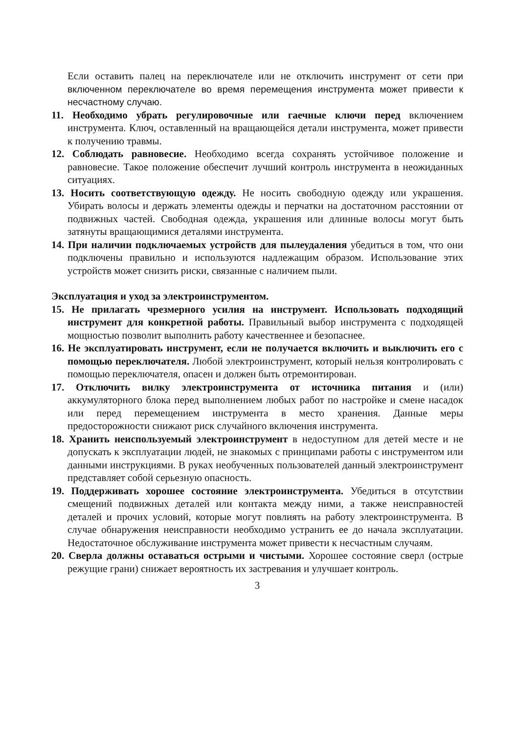Если оставить палец на переключателе или не отключить инструмент от сети при включенном переключателе во время перемещения инструмента может привести к несчастному случаю.
11. Необходимо убрать регулировочные или гаечные ключи перед включением инструмента. Ключ, оставленный на вращающейся детали инструмента, может привести к получению травмы.
12. Соблюдать равновесие. Необходимо всегда сохранять устойчивое положение и равновесие. Такое положение обеспечит лучший контроль инструмента в неожиданных ситуациях.
13. Носить соответствующую одежду. Не носить свободную одежду или украшения. Убирать волосы и держать элементы одежды и перчатки на достаточном расстоянии от подвижных частей. Свободная одежда, украшения или длинные волосы могут быть затянуты вращающимися деталями инструмента.
14. При наличии подключаемых устройств для пылеудаления убедиться в том, что они подключены правильно и используются надлежащим образом. Использование этих устройств может снизить риски, связанные с наличием пыли.
Эксплуатация и уход за электроинструментом.
15. Не прилагать чрезмерного усилия на инструмент. Использовать подходящий инструмент для конкретной работы. Правильный выбор инструмента с подходящей мощностью позволит выполнить работу качественнее и безопаснее.
16. Не эксплуатировать инструмент, если не получается включить и выключить его с помощью переключателя. Любой электроинструмент, который нельзя контролировать с помощью переключателя, опасен и должен быть отремонтирован.
17. Отключить вилку электроинструмента от источника питания и (или) аккумуляторного блока перед выполнением любых работ по настройке и смене насадок или перед перемещением инструмента в место хранения. Данные меры предосторожности снижают риск случайного включения инструмента.
18. Хранить неиспользуемый электроинструмент в недоступном для детей месте и не допускать к эксплуатации людей, не знакомых с принципами работы с инструментом или данными инструкциями. В руках необученных пользователей данный электроинструмент представляет собой серьезную опасность.
19. Поддерживать хорошее состояние электроинструмента. Убедиться в отсутствии смещений подвижных деталей или контакта между ними, а также неисправностей деталей и прочих условий, которые могут повлиять на работу электроинструмента. В случае обнаружения неисправности необходимо устранить ее до начала эксплуатации. Недостаточное обслуживание инструмента может привести к несчастным случаям.
20. Сверла должны оставаться острыми и чистыми. Хорошее состояние сверл (острые режущие грани) снижает вероятность их застревания и улучшает контроль.
3